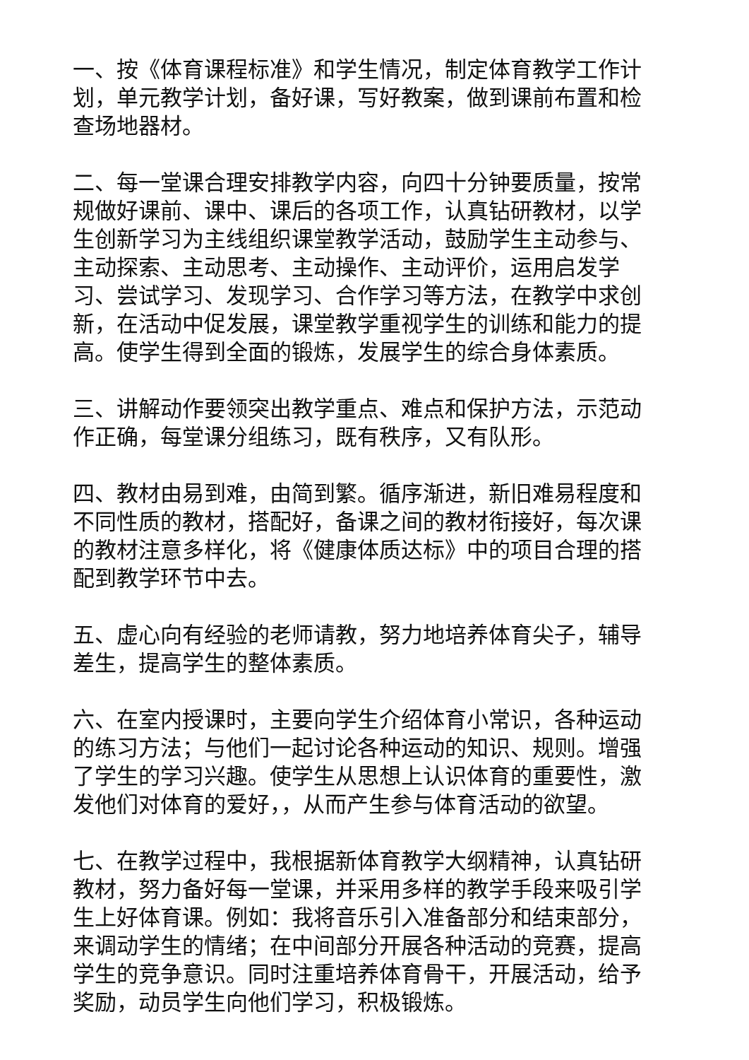一、按《体育课程标准》和学生情况，制定体育教学工作计划，单元教学计划，备好课，写好教案，做到课前布置和检查场地器材。
二、每一堂课合理安排教学内容，向四十分钟要质量，按常规做好课前、课中、课后的各项工作，认真钻研教材，以学生创新学习为主线组织课堂教学活动，鼓励学生主动参与、主动探索、主动思考、主动操作、主动评价，运用启发学习、尝试学习、发现学习、合作学习等方法，在教学中求创新，在活动中促发展，课堂教学重视学生的训练和能力的提高。使学生得到全面的锻炼，发展学生的综合身体素质。
三、讲解动作要领突出教学重点、难点和保护方法，示范动作正确，每堂课分组练习，既有秩序，又有队形。
四、教材由易到难，由简到繁。循序渐进，新旧难易程度和不同性质的教材，搭配好，备课之间的教材衔接好，每次课的教材注意多样化，将《健康体质达标》中的项目合理的搭配到教学环节中去。
五、虚心向有经验的老师请教，努力地培养体育尖子，辅导差生，提高学生的整体素质。
六、在室内授课时，主要向学生介绍体育小常识，各种运动的练习方法；与他们一起讨论各种运动的知识、规则。增强了学生的学习兴趣。使学生从思想上认识体育的重要性，激发他们对体育的爱好，，从而产生参与体育活动的欲望。
七、在教学过程中，我根据新体育教学大纲精神，认真钻研教材，努力备好每一堂课，并采用多样的教学手段来吸引学生上好体育课。例如：我将音乐引入准备部分和结束部分，来调动学生的情绪；在中间部分开展各种活动的竞赛，提高学生的竞争意识。同时注重培养体育骨干，开展活动，给予奖励，动员学生向他们学习，积极锻炼。